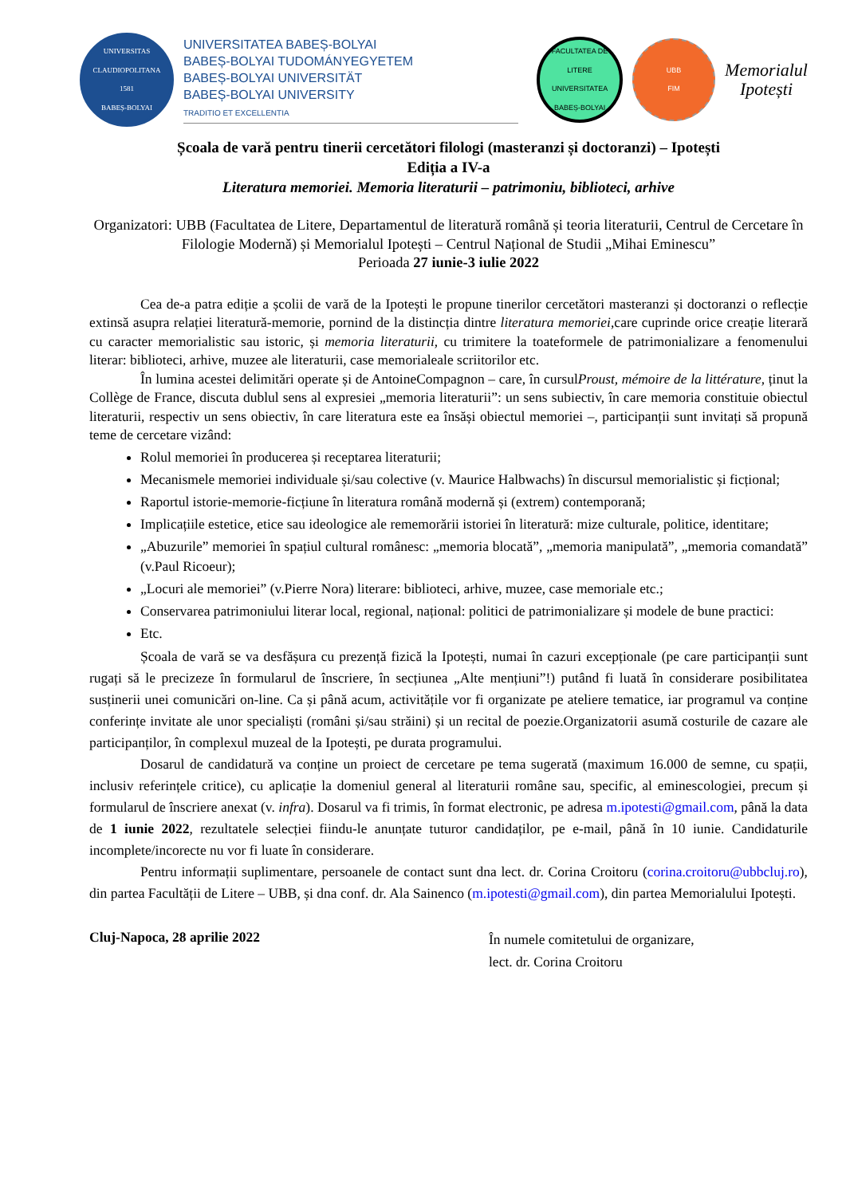UNIVERSITAS CLAUDIOPOLITANA
1581
BABEȘ-BOLYAI
UNIVERSITATEA BABEȘ-BOLYAI
BABEȘ-BOLYAI TUDOMÁNYEGYETEM
BABEȘ-BOLYAI UNIVERSITÄT
BABEȘ-BOLYAI UNIVERSITY
TRADITIO ET EXCELLENTIA
FACULTATEA DE LITERE
UNIVERSITATEA BABEȘ-BOLYAI
UBB
FIM
Memorialul
Ipotești
Școala de vară pentru tinerii cercetători filologi (masteranzi și doctoranzi) – Ipotești
Ediția a IV-a
Literatura memoriei. Memoria literaturii – patrimoniu, biblioteci, arhive
Organizatori: UBB (Facultatea de Litere, Departamentul de literatură română și teoria literaturii, Centrul de Cercetare în Filologie Modernă) și Memorialul Ipotești – Centrul Național de Studii „Mihai Eminescu”
Perioada 27 iunie-3 iulie 2022
Cea de-a patra ediție a școlii de vară de la Ipotești le propune tinerilor cercetători masteranzi și doctoranzi o reflecție extinsă asupra relației literatură-memorie, pornind de la distincția dintre literatura memoriei,care cuprinde orice creație literară cu caracter memorialistic sau istoric, și memoria literaturii, cu trimitere la toateformele de patrimonializare a fenomenului literar: biblioteci, arhive, muzee ale literaturii, case memorialeale scriitorilor etc.
În lumina acestei delimitări operate și de AntoineCompagnon – care, în cursulProust, mémoire de la littérature, ținut la Collège de France, discuta dublul sens al expresiei „memoria literaturii”: un sens subiectiv, în care memoria constituie obiectul literaturii, respectiv un sens obiectiv, în care literatura este ea însăși obiectul memoriei –, participanții sunt invitați să propună teme de cercetare vizând:
Rolul memoriei în producerea și receptarea literaturii;
Mecanismele memoriei individuale și/sau colective (v. Maurice Halbwachs) în discursul memorialistic și ficțional;
Raportul istorie-memorie-ficțiune în literatura română modernă și (extrem) contemporană;
Implicațiile estetice, etice sau ideologice ale rememorării istoriei în literatură: mize culturale, politice, identitare;
„Abuzurile” memoriei în spațiul cultural românesc: „memoria blocată”, „memoria manipulată”, „memoria comandată” (v.Paul Ricoeur);
„Locuri ale memoriei” (v.Pierre Nora) literare: biblioteci, arhive, muzee, case memoriale etc.;
Conservarea patrimoniului literar local, regional, național: politici de patrimonializare și modele de bune practici:
Etc.
Școala de vară se va desfășura cu prezență fizică la Ipotești, numai în cazuri excepționale (pe care participanții sunt rugați să le precizeze în formularul de înscriere, în secțiunea „Alte mențiuni”!) putând fi luată în considerare posibilitatea susținerii unei comunicări on-line. Ca și până acum, activitățile vor fi organizate pe ateliere tematice, iar programul va conține conferințe invitate ale unor specialiști (români și/sau străini) și un recital de poezie.Organizatorii asumă costurile de cazare ale participanților, în complexul muzeal de la Ipotești, pe durata programului.
Dosarul de candidatură va conține un proiect de cercetare pe tema sugerată (maximum 16.000 de semne, cu spații, inclusiv referințele critice), cu aplicație la domeniul general al literaturii române sau, specific, al eminescologiei, precum și formularul de înscriere anexat (v. infra). Dosarul va fi trimis, în format electronic, pe adresa m.ipotesti@gmail.com, până la data de 1 iunie 2022, rezultatele selecției fiindu-le anunțate tuturor candidaților, pe e-mail, până în 10 iunie. Candidaturile incomplete/incorecte nu vor fi luate în considerare.
Pentru informații suplimentare, persoanele de contact sunt dna lect. dr. Corina Croitoru (corina.croitoru@ubbcluj.ro), din partea Facultății de Litere – UBB, și dna conf. dr. Ala Sainenco (m.ipotesti@gmail.com), din partea Memorialului Ipotești.
Cluj-Napoca, 28 aprilie 2022
În numele comitetului de organizare,
lect. dr. Corina Croitoru